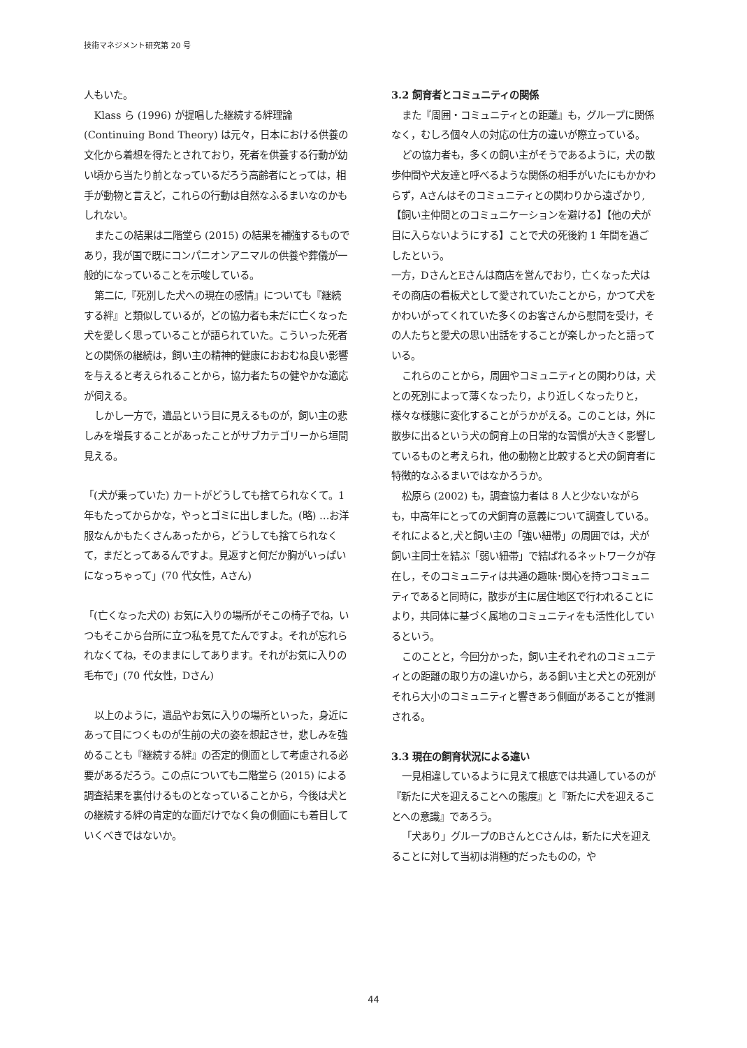技術マネジメント研究第 20 号
人もいた。
Klass ら (1996) が提唱した継続する絆理論 (Continuing Bond Theory) は元々，日本における供養の文化から着想を得たとされており，死者を供養する行動が幼い頃から当たり前となっているだろう高齢者にとっては，相手が動物と言えど，これらの行動は自然なふるまいなのかもしれない。
またこの結果は二階堂ら (2015) の結果を補強するものであり，我が国で既にコンパニオンアニマルの供養や葬儀が一般的になっていることを示唆している。
第二に,『死別した犬への現在の感情』についても『継続する絆』と類似しているが，どの協力者も未だに亡くなった犬を愛しく思っていることが語られていた。こういった死者との関係の継続は，飼い主の精神的健康におおむね良い影響を与えると考えられることから，協力者たちの健やかな適応が伺える。
しかし一方で，遺品という目に見えるものが，飼い主の悲しみを増長することがあったことがサブカテゴリーから垣間見える。
「(犬が乗っていた) カートがどうしても捨てられなくて。1 年もたってからかな，やっとゴミに出しました。(略) …お洋服なんかもたくさんあったから，どうしても捨てられなくて，まだとってあるんですよ。見返すと何だか胸がいっぱいになっちゃって」(70 代女性，Aさん)
「(亡くなった犬の) お気に入りの場所がそこの椅子でね，いつもそこから台所に立つ私を見てたんですよ。それが忘れられなくてね，そのままにしてあります。それがお気に入りの毛布で」(70 代女性，Dさん)
以上のように，遺品やお気に入りの場所といった，身近にあって目につくものが生前の犬の姿を想起させ，悲しみを強めることも『継続する絆』の否定的側面として考慮される必要があるだろう。この点についても二階堂ら (2015) による調査結果を裏付けるものとなっていることから，今後は犬との継続する絆の肯定的な面だけでなく負の側面にも着目していくべきではないか。
3.2 飼育者とコミュニティの関係
また『周囲・コミュニティとの距離』も，グループに関係なく，むしろ個々人の対応の仕方の違いが際立っている。
どの協力者も，多くの飼い主がそうであるように，犬の散歩仲間や犬友達と呼べるような関係の相手がいたにもかかわらず，Aさんはそのコミュニティとの関わりから遠ざかり,【飼い主仲間とのコミュニケーションを避ける】【他の犬が目に入らないようにする】ことで犬の死後約 1 年間を過ごしたという。
一方，DさんとEさんは商店を営んでおり，亡くなった犬はその商店の看板犬として愛されていたことから，かつて犬をかわいがってくれていた多くのお客さんから慰問を受け，その人たちと愛犬の思い出話をすることが楽しかったと語っている。
これらのことから，周囲やコミュニティとの関わりは，犬との死別によって薄くなったり，より近しくなったりと，様々な様態に変化することがうかがえる。このことは，外に散歩に出るという犬の飼育上の日常的な習慣が大きく影響しているものと考えられ，他の動物と比較すると犬の飼育者に特徴的なふるまいではなかろうか。
松原ら (2002) も，調査協力者は 8 人と少ないながらも，中高年にとっての犬飼育の意義について調査している。それによると,犬と飼い主の「強い紐帯」の周囲では，犬が飼い主同士を結ぶ「弱い紐帯」で結ばれるネットワークが存在し，そのコミュニティは共通の趣味･関心を持つコミュニティであると同時に，散歩が主に居住地区で行われることにより，共同体に基づく属地のコミュニティをも活性化しているという。
このことと，今回分かった，飼い主それぞれのコミュニティとの距離の取り方の違いから，ある飼い主と犬との死別がそれら大小のコミュニティと響きあう側面があることが推測される。
3.3 現在の飼育状況による違い
一見相違しているように見えて根底では共通しているのが『新たに犬を迎えることへの態度』と『新たに犬を迎えることへの意識』であろう。
「犬あり」グループのBさんとCさんは，新たに犬を迎えることに対して当初は消極的だったものの，や
44